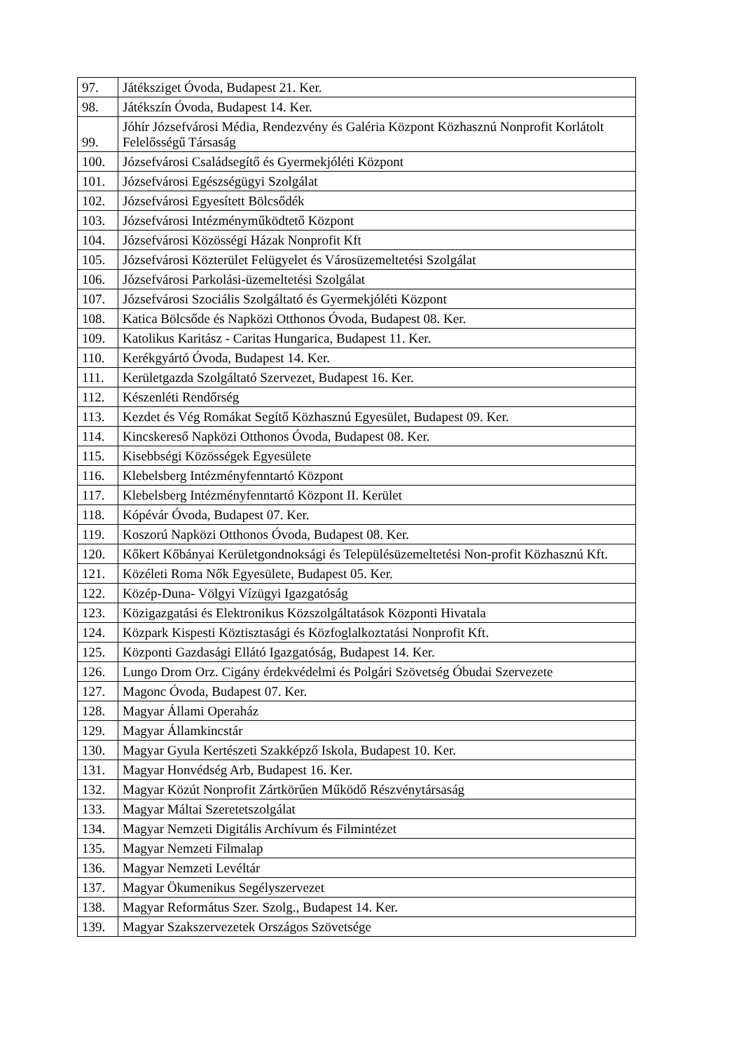| 97. | Játéksziget Óvoda, Budapest 21. Ker. |
| 98. | Játékszín Óvoda, Budapest 14. Ker. |
| 99. | Jóhír Józsefvárosi Média, Rendezvény és Galéria Központ Közhasznú Nonprofit Korlátolt Felelősségű Társaság |
| 100. | Józsefvárosi Családsegítő és Gyermekjóléti Központ |
| 101. | Józsefvárosi Egészségügyi Szolgálat |
| 102. | Józsefvárosi Egyesített Bölcsődék |
| 103. | Józsefvárosi Intézményműködtető Központ |
| 104. | Józsefvárosi Közösségi Házak Nonprofit Kft |
| 105. | Józsefvárosi Közterület Felügyelet és Városüzemeltetési Szolgálat |
| 106. | Józsefvárosi Parkolási-üzemeltetési Szolgálat |
| 107. | Józsefvárosi Szociális Szolgáltató és Gyermekjóléti Központ |
| 108. | Katica Bölcsőde és Napközi Otthonos Óvoda, Budapest 08. Ker. |
| 109. | Katolikus Karitász - Caritas Hungarica, Budapest 11. Ker. |
| 110. | Kerékgyártó Óvoda, Budapest 14. Ker. |
| 111. | Kerületgazda Szolgáltató Szervezet, Budapest 16. Ker. |
| 112. | Készenléti Rendőrség |
| 113. | Kezdet és Vég Romákat Segítő Közhasznú Egyesület, Budapest 09. Ker. |
| 114. | Kincskereső Napközi Otthonos Óvoda, Budapest 08. Ker. |
| 115. | Kisebbségi Közösségek Egyesülete |
| 116. | Klebelsberg Intézményfenntartó Központ |
| 117. | Klebelsberg Intézményfenntartó Központ II. Kerület |
| 118. | Kópévár Óvoda, Budapest 07. Ker. |
| 119. | Koszorú Napközi Otthonos Óvoda, Budapest 08. Ker. |
| 120. | Kőkert Kőbányai Kerületgondnoksági és Településüzemeltetési Non-profit Közhasznú Kft. |
| 121. | Közéleti Roma Nők Egyesülete, Budapest 05. Ker. |
| 122. | Közép-Duna- Völgyi Vízügyi Igazgatóság |
| 123. | Közigazgatási és Elektronikus Közszolgáltatások Központi Hivatala |
| 124. | Közpark Kispesti Köztisztasági és Közfoglalkoztatási Nonprofit Kft. |
| 125. | Központi Gazdasági Ellátó Igazgatóság, Budapest 14. Ker. |
| 126. | Lungo Drom Orz. Cigány érdekvédelmi és Polgári Szövetség Óbudai Szervezete |
| 127. | Magonc Óvoda, Budapest 07. Ker. |
| 128. | Magyar Állami Operaház |
| 129. | Magyar Államkincstár |
| 130. | Magyar Gyula Kertészeti Szakképző Iskola, Budapest 10. Ker. |
| 131. | Magyar Honvédség Arb, Budapest 16. Ker. |
| 132. | Magyar Közút Nonprofit Zártkörűen Működő Részvénytársaság |
| 133. | Magyar Máltai Szeretetszolgálat |
| 134. | Magyar Nemzeti Digitális Archívum és Filmintézet |
| 135. | Magyar Nemzeti Filmalap |
| 136. | Magyar Nemzeti Levéltár |
| 137. | Magyar Ökumenikus Segélyszervezet |
| 138. | Magyar Református Szer. Szolg., Budapest 14. Ker. |
| 139. | Magyar Szakszervezetek Országos Szövetsége |